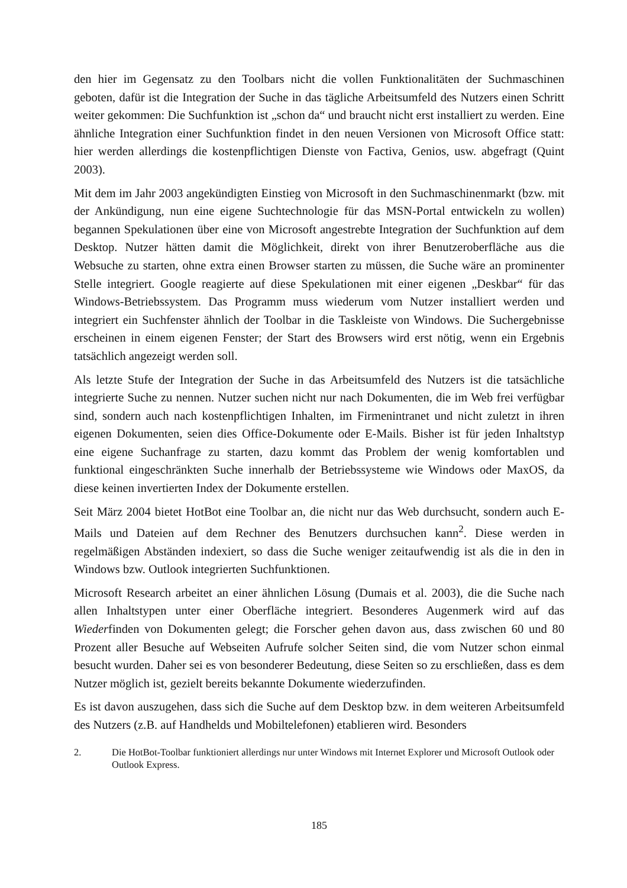den hier im Gegensatz zu den Toolbars nicht die vollen Funktionalitäten der Suchmaschinen geboten, dafür ist die Integration der Suche in das tägliche Arbeitsumfeld des Nutzers einen Schritt weiter gekommen: Die Suchfunktion ist „schon da“ und braucht nicht erst installiert zu werden. Eine ähnliche Integration einer Suchfunktion findet in den neuen Versionen von Microsoft Office statt: hier werden allerdings die kostenpflichtigen Dienste von Factiva, Genios, usw. abgefragt (Quint 2003).
Mit dem im Jahr 2003 angekündigten Einstieg von Microsoft in den Suchmaschinenmarkt (bzw. mit der Ankündigung, nun eine eigene Suchtechnologie für das MSN-Portal entwickeln zu wollen) begannen Spekulationen über eine von Microsoft angestrebte Integration der Suchfunktion auf dem Desktop. Nutzer hätten damit die Möglichkeit, direkt von ihrer Benutzeroberfläche aus die Websuche zu starten, ohne extra einen Browser starten zu müssen, die Suche wäre an prominenter Stelle integriert. Google reagierte auf diese Spekulationen mit einer eigenen „Deskbar“ für das Windows-Betriebssystem. Das Programm muss wiederum vom Nutzer installiert werden und integriert ein Suchfenster ähnlich der Toolbar in die Taskleiste von Windows. Die Suchergebnisse erscheinen in einem eigenen Fenster; der Start des Browsers wird erst nötig, wenn ein Ergebnis tatsächlich angezeigt werden soll.
Als letzte Stufe der Integration der Suche in das Arbeitsumfeld des Nutzers ist die tatsächliche integrierte Suche zu nennen. Nutzer suchen nicht nur nach Dokumenten, die im Web frei verfügbar sind, sondern auch nach kostenpflichtigen Inhalten, im Firmenintranet und nicht zuletzt in ihren eigenen Dokumenten, seien dies Office-Dokumente oder E-Mails. Bisher ist für jeden Inhaltstyp eine eigene Suchanfrage zu starten, dazu kommt das Problem der wenig komfortablen und funktional eingeschränkten Suche innerhalb der Betriebssysteme wie Windows oder MaxOS, da diese keinen invertierten Index der Dokumente erstellen.
Seit März 2004 bietet HotBot eine Toolbar an, die nicht nur das Web durchsucht, sondern auch E-Mails und Dateien auf dem Rechner des Benutzers durchsuchen kann<sup>2</sup>. Diese werden in regelmäßigen Abständen indexiert, so dass die Suche weniger zeitaufwendig ist als die in den in Windows bzw. Outlook integrierten Suchfunktionen.
Microsoft Research arbeitet an einer ähnlichen Lösung (Dumais et al. 2003), die die Suche nach allen Inhaltstypen unter einer Oberfläche integriert. Besonderes Augenmerk wird auf das Wiederfinden von Dokumenten gelegt; die Forscher gehen davon aus, dass zwischen 60 und 80 Prozent aller Besuche auf Webseiten Aufrufe solcher Seiten sind, die vom Nutzer schon einmal besucht wurden. Daher sei es von besonderer Bedeutung, diese Seiten so zu erschließen, dass es dem Nutzer möglich ist, gezielt bereits bekannte Dokumente wiederzufinden.
Es ist davon auszugehen, dass sich die Suche auf dem Desktop bzw. in dem weiteren Arbeitsumfeld des Nutzers (z.B. auf Handhelds und Mobiltelefonen) etablieren wird. Besonders
2. Die HotBot-Toolbar funktioniert allerdings nur unter Windows mit Internet Explorer und Microsoft Outlook oder Outlook Express.
185